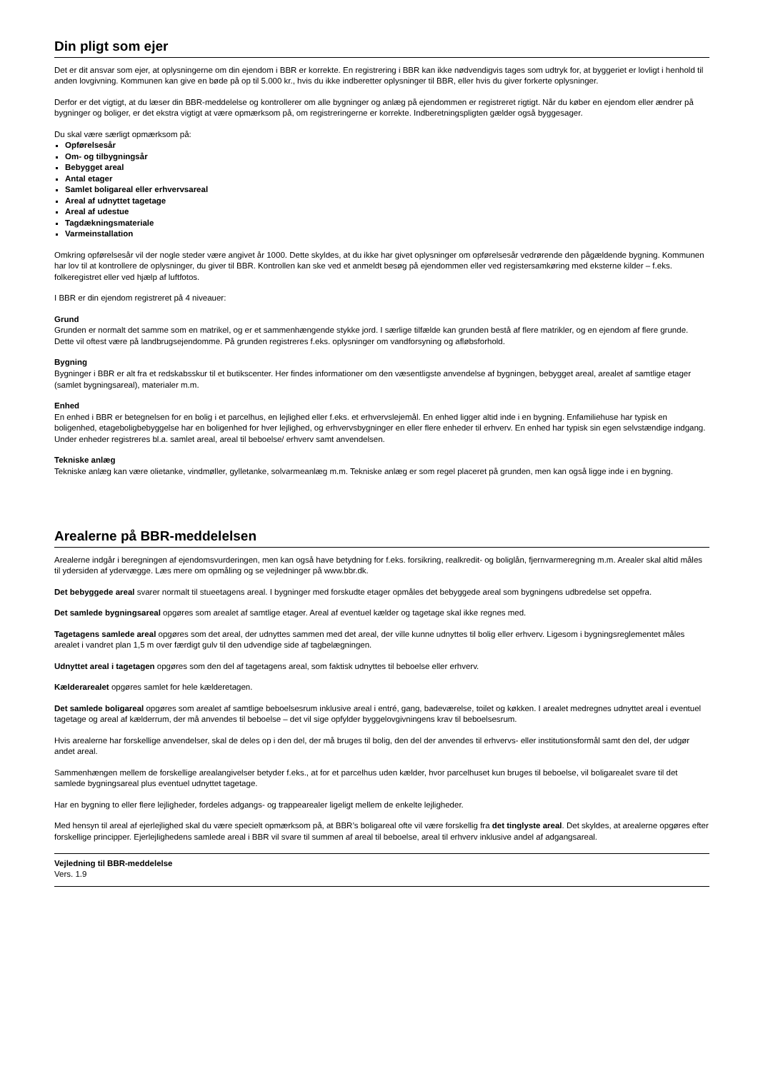Din pligt som ejer
Det er dit ansvar som ejer, at oplysningerne om din ejendom i BBR er korrekte. En registrering i BBR kan ikke nødvendigvis tages som udtryk for, at byggeriet er lovligt i henhold til anden lovgivning. Kommunen kan give en bøde på op til 5.000 kr., hvis du ikke indberetter oplysninger til BBR, eller hvis du giver forkerte oplysninger.
Derfor er det vigtigt, at du læser din BBR-meddelelse og kontrollerer om alle bygninger og anlæg på ejendommen er registreret rigtigt. Når du køber en ejendom eller ændrer på bygninger og boliger, er det ekstra vigtigt at være opmærksom på, om registreringerne er korrekte. Indberetningspligten gælder også byggesager.
Du skal være særligt opmærksom på:
Opførelsesår
Om- og tilbygningsår
Bebygget areal
Antal etager
Samlet boligareal eller erhvervsareal
Areal af udnyttet tagetage
Areal af udestue
Tagdækningsmateriale
Varmeinstallation
Omkring opførelsesår vil der nogle steder være angivet år 1000. Dette skyldes, at du ikke har givet oplysninger om opførelsesår vedrørende den pågældende bygning. Kommunen har lov til at kontrollere de oplysninger, du giver til BBR. Kontrollen kan ske ved et anmeldt besøg på ejendommen eller ved registersamkøring med eksterne kilder – f.eks. folkeregistret eller ved hjælp af luftfotos.
I BBR er din ejendom registreret på 4 niveauer:
Grund
Grunden er normalt det samme som en matrikel, og er et sammenhængende stykke jord. I særlige tilfælde kan grunden bestå af flere matrikler, og en ejendom af flere grunde. Dette vil oftest være på landbrugsejendomme. På grunden registreres f.eks. oplysninger om vandforsyning og afløbsforhold.
Bygning
Bygninger i BBR er alt fra et redskabsskur til et butikscenter. Her findes informationer om den væsentligste anvendelse af bygningen, bebygget areal, arealet af samtlige etager (samlet bygningsareal), materialer m.m.
Enhed
En enhed i BBR er betegnelsen for en bolig i et parcelhus, en lejlighed eller f.eks. et erhvervslejemål. En enhed ligger altid inde i en bygning. Enfamiliehuse har typisk en boligenhed, etageboligbebyggelse har en boligenhed for hver lejlighed, og erhvervsbygninger en eller flere enheder til erhverv. En enhed har typisk sin egen selvstændige indgang. Under enheder registreres bl.a. samlet areal, areal til beboelse/ erhverv samt anvendelsen.
Tekniske anlæg
Tekniske anlæg kan være olietanke, vindmøller, gylletanke, solvarmeanlæg m.m. Tekniske anlæg er som regel placeret på grunden, men kan også ligge inde i en bygning.
Arealerne på BBR-meddelelsen
Arealerne indgår i beregningen af ejendomsvurderingen, men kan også have betydning for f.eks. forsikring, realkredit- og boliglån, fjernvarmeregning m.m. Arealer skal altid måles til ydersiden af ydervægge. Læs mere om opmåling og se vejledninger på www.bbr.dk.
Det bebyggede areal svarer normalt til stueetagens areal. I bygninger med forskudte etager opmåles det bebyggede areal som bygningens udbredelse set oppefra.
Det samlede bygningsareal opgøres som arealet af samtlige etager. Areal af eventuel kælder og tagetage skal ikke regnes med.
Tagetagens samlede areal opgøres som det areal, der udnyttes sammen med det areal, der ville kunne udnyttes til bolig eller erhverv. Ligesom i bygningsreglementet måles arealet i vandret plan 1,5 m over færdigt gulv til den udvendige side af tagbelægningen.
Udnyttet areal i tagetagen opgøres som den del af tagetagens areal, som faktisk udnyttes til beboelse eller erhverv.
Kælderarealet opgøres samlet for hele kælderetagen.
Det samlede boligareal opgøres som arealet af samtlige beboelsesrum inklusive areal i entré, gang, badeværelse, toilet og køkken. I arealet medregnes udnyttet areal i eventuel tagetage og areal af kælderrum, der må anvendes til beboelse – det vil sige opfylder byggelovgivningens krav til beboelsesrum.
Hvis arealerne har forskellige anvendelser, skal de deles op i den del, der må bruges til bolig, den del der anvendes til erhvervs- eller institutionsformål samt den del, der udgør andet areal.
Sammenhængen mellem de forskellige arealangivelser betyder f.eks., at for et parcelhus uden kælder, hvor parcelhuset kun bruges til beboelse, vil boligarealet svare til det samlede bygningsareal plus eventuel udnyttet tagetage.
Har en bygning to eller flere lejligheder, fordeles adgangs- og trappearealer ligeligt mellem de enkelte lejligheder.
Med hensyn til areal af ejerlejlighed skal du være specielt opmærksom på, at BBR’s boligareal ofte vil være forskellig fra det tinglyste areal. Det skyldes, at arealerne opgøres efter forskellige principper. Ejerlejlighedens samlede areal i BBR vil svare til summen af areal til beboelse, areal til erhverv inklusive andel af adgangsareal.
Vejledning til BBR-meddelelse
Vers. 1.9